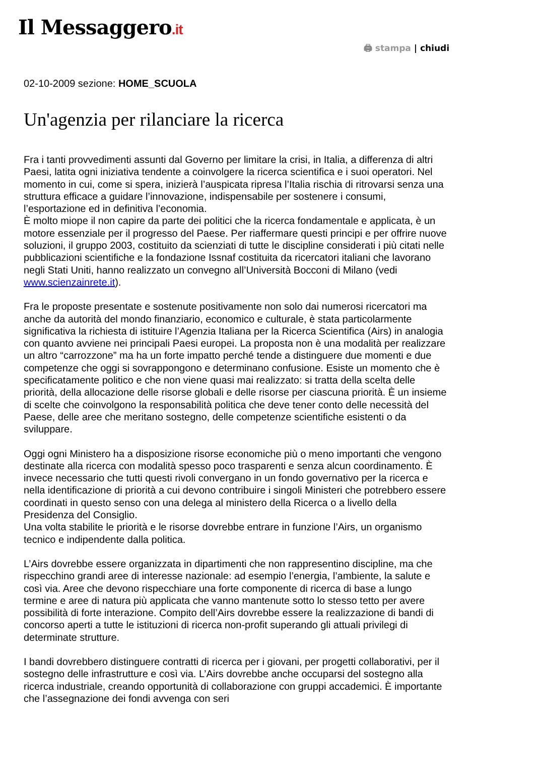Il Messaggero.it
🖨 stampa | chiudi
02-10-2009 sezione: HOME_SCUOLA
Un'agenzia per rilanciare la ricerca
Fra i tanti provvedimenti assunti dal Governo per limitare la crisi, in Italia, a differenza di altri Paesi, latita ogni iniziativa tendente a coinvolgere la ricerca scientifica e i suoi operatori. Nel momento in cui, come si spera, inizierà l’auspicata ripresa l’Italia rischia di ritrovarsi senza una struttura efficace a guidare l’innovazione, indispensabile per sostenere i consumi, l’esportazione ed in definitiva l’economia.
È molto miope il non capire da parte dei politici che la ricerca fondamentale e applicata, è un motore essenziale per il progresso del Paese. Per riaffermare questi principi e per offrire nuove soluzioni, il gruppo 2003, costituito da scienziati di tutte le discipline considerati i più citati nelle pubblicazioni scientifiche e la fondazione Issnaf costituita da ricercatori italiani che lavorano negli Stati Uniti, hanno realizzato un convegno all’Università Bocconi di Milano (vedi www.scienzainrete.it).
Fra le proposte presentate e sostenute positivamente non solo dai numerosi ricercatori ma anche da autorità del mondo finanziario, economico e culturale, è stata particolarmente significativa la richiesta di istituire l’Agenzia Italiana per la Ricerca Scientifica (Airs) in analogia con quanto avviene nei principali Paesi europei. La proposta non è una modalità per realizzare un altro “carrozzone” ma ha un forte impatto perché tende a distinguere due momenti e due competenze che oggi si sovrappongono e determinano confusione. Esiste un momento che è specificatamente politico e che non viene quasi mai realizzato: si tratta della scelta delle priorità, della allocazione delle risorse globali e delle risorse per ciascuna priorità. È un insieme di scelte che coinvolgono la responsabilità politica che deve tener conto delle necessità del Paese, delle aree che meritano sostegno, delle competenze scientifiche esistenti o da sviluppare.
Oggi ogni Ministero ha a disposizione risorse economiche più o meno importanti che vengono destinate alla ricerca con modalità spesso poco trasparenti e senza alcun coordinamento. È invece necessario che tutti questi rivoli convergano in un fondo governativo per la ricerca e nella identificazione di priorità a cui devono contribuire i singoli Ministeri che potrebbero essere coordinati in questo senso con una delega al ministero della Ricerca o a livello della Presidenza del Consiglio.
Una volta stabilite le priorità e le risorse dovrebbe entrare in funzione l’Airs, un organismo tecnico e indipendente dalla politica.
L’Airs dovrebbe essere organizzata in dipartimenti che non rappresentino discipline, ma che rispecchino grandi aree di interesse nazionale: ad esempio l’energia, l’ambiente, la salute e così via. Aree che devono rispecchiare una forte componente di ricerca di base a lungo termine e aree di natura più applicata che vanno mantenute sotto lo stesso tetto per avere possibilità di forte interazione. Compito dell’Airs dovrebbe essere la realizzazione di bandi di concorso aperti a tutte le istituzioni di ricerca non-profit superando gli attuali privilegi di determinate strutture.
I bandi dovrebbero distinguere contratti di ricerca per i giovani, per progetti collaborativi, per il sostegno delle infrastrutture e così via. L’Airs dovrebbe anche occuparsi del sostegno alla ricerca industriale, creando opportunità di collaborazione con gruppi accademici. È importante che l’assegnazione dei fondi avvenga con seri